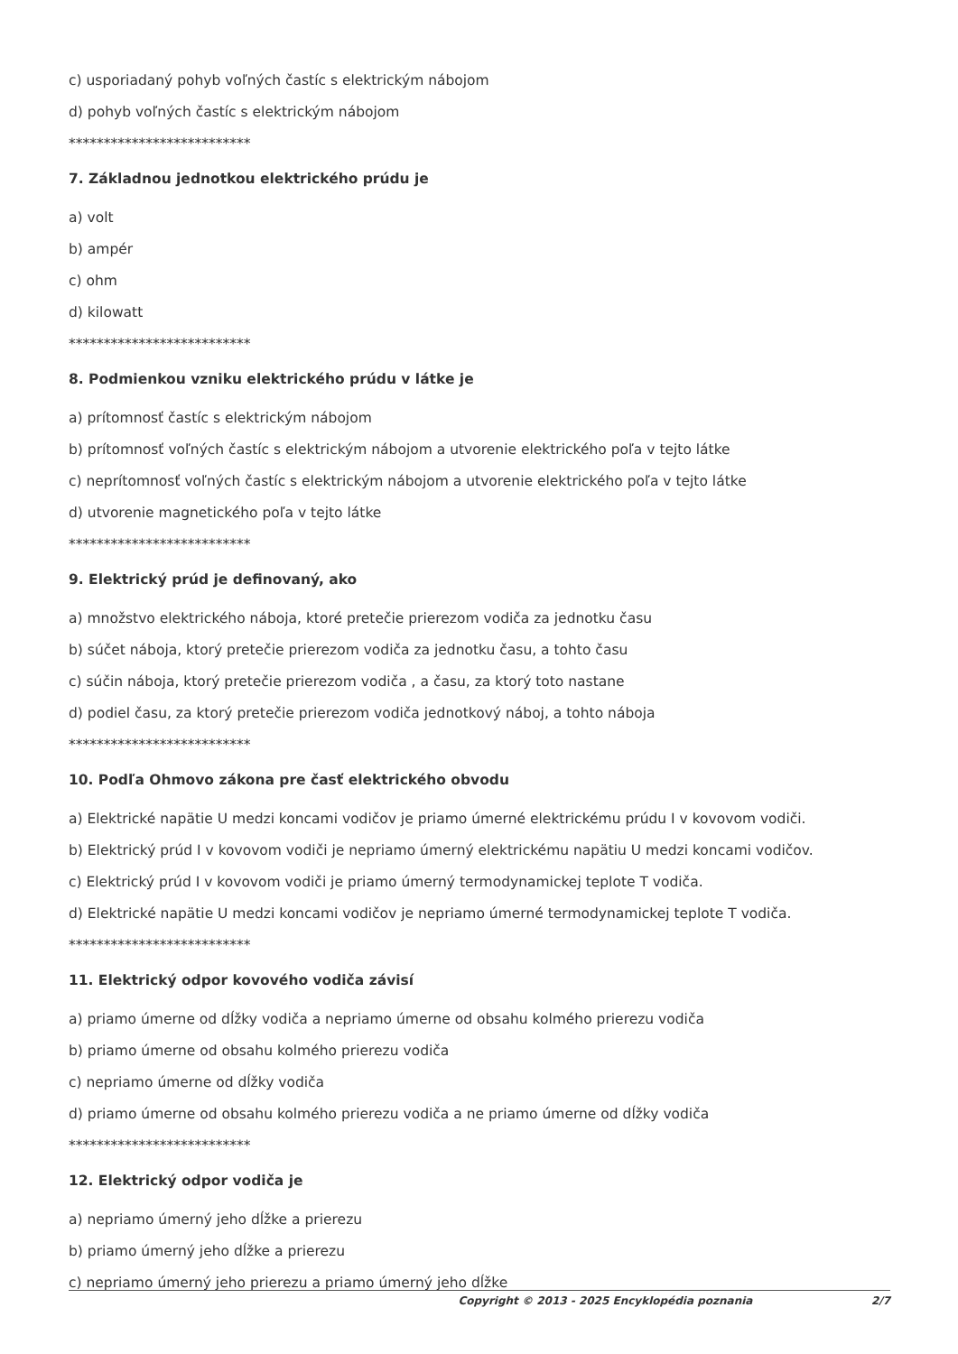c) usporiadaný pohyb voľných častíc s elektrickým nábojom
d) pohyb voľných častíc s elektrickým nábojom
**************************
7. Základnou jednotkou elektrického prúdu je
a) volt
b) ampér
c) ohm
d) kilowatt
**************************
8. Podmienkou vzniku elektrického prúdu v látke je
a) prítomnosť častíc s elektrickým nábojom
b) prítomnosť voľných častíc s elektrickým nábojom a utvorenie elektrického poľa v tejto látke
c) neprítomnosť voľných častíc s elektrickým nábojom a utvorenie elektrického poľa v tejto látke
d) utvorenie magnetického poľa v tejto látke
**************************
9. Elektrický prúd je definovaný, ako
a) množstvo elektrického náboja, ktoré pretečie prierezom vodiča za jednotku času
b) súčet náboja, ktorý pretečie prierezom vodiča za jednotku času, a tohto času
c) súčin náboja, ktorý pretečie prierezom vodiča , a času, za ktorý toto nastane
d) podiel času, za ktorý pretečie prierezom vodiča jednotkový náboj, a tohto náboja
**************************
10. Podľa Ohmovo zákona pre časť elektrického obvodu
a) Elektrické napätie U medzi koncami vodičov je priamo úmerné elektrickému prúdu I v kovovom vodiči.
b) Elektrický prúd I v kovovom vodiči je nepriamo úmerný elektrickému napätiu U medzi koncami vodičov.
c) Elektrický prúd I v kovovom vodiči je priamo úmerný termodynamickej teplote T vodiča.
d) Elektrické napätie U medzi koncami vodičov je nepriamo úmerné termodynamickej teplote T vodiča.
**************************
11. Elektrický odpor kovového vodiča závisí
a) priamo úmerne od dĺžky vodiča a nepriamo úmerne od obsahu kolmého prierezu vodiča
b) priamo úmerne od obsahu kolmého prierezu vodiča
c) nepriamo úmerne od dĺžky vodiča
d) priamo úmerne od obsahu kolmého prierezu vodiča a ne priamo úmerne od dĺžky vodiča
**************************
12. Elektrický odpor vodiča je
a) nepriamo úmerný jeho dĺžke a prierezu
b) priamo úmerný jeho dĺžke a prierezu
c) nepriamo úmerný jeho prierezu a priamo úmerný jeho dĺžke
Copyright © 2013 - 2025 Encyklopédia poznania 2/7